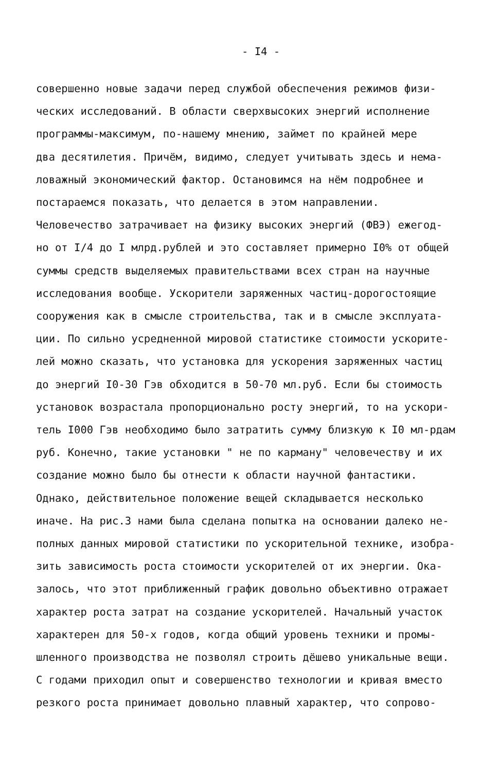- I4 -
совершенно новые задачи перед службой обеспечения режимов физи-
ческих исследований. В области сверхвысоких энергий исполнение
программы-максимум, по-нашему мнению, займет по крайней мере
два десятилетия. Причём, видимо, следует учитывать здесь и нема-
ловажный экономический фактор. Остановимся на нём подробнее и
постараемся показать, что делается в этом направлении.
Человечество затрачивает на физику высоких энергий (ФВЭ) ежегод-
но от I/4 до I млрд.рублей и это составляет примерно I0% от общей
суммы средств выделяемых правительствами всех стран на научные
исследования вообще. Ускорители заряженных частиц-дорогостоящие
сооружения как в смысле строительства, так и в смысле эксплуата-
ции. По сильно усредненной мировой статистике стоимости ускорите-
лей можно сказать, что установка для ускорения заряженных частиц
до энергий I0-30 Гэв обходится в 50-70 мл.руб. Если бы стоимость
установок возрастала пропорционально росту энергий, то на ускори-
тель I000 Гэв необходимо было затратить сумму близкую к I0 мл-рдам
руб. Конечно, такие установки " не по карману" человечеству и их
создание можно было бы отнести к области научной фантастики.
Однако, действительное положение вещей складывается несколько
иначе. На рис.3 нами была сделана попытка на основании далеко не-
полных данных мировой статистики по ускорительной технике, изобра-
зить зависимость роста стоимости ускорителей от их энергии. Ока-
залось, что этот приближенный график довольно объективно отражает
характер роста затрат на создание ускорителей. Начальный участок
характерен для 50-х годов, когда общий уровень техники и промы-
шленного производства не позволял строить дёшево уникальные вещи.
С годами приходил опыт и совершенство технологии и кривая вместо
резкого роста принимает довольно плавный характер, что сопрово-